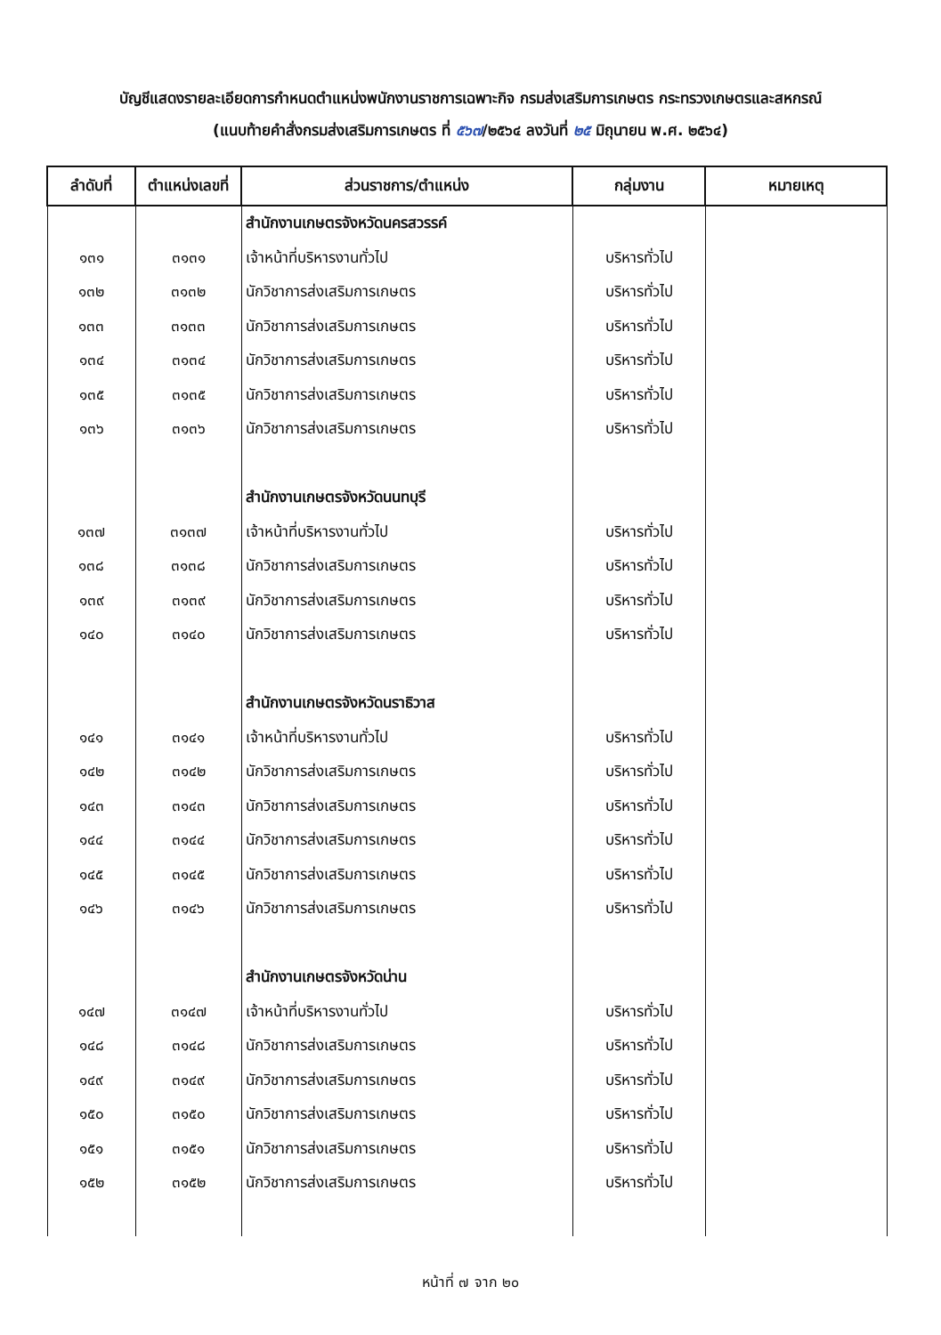บัญชีแสดงรายละเอียดการกำหนดตำแหน่งพนักงานราชการเฉพาะกิจ กรมส่งเสริมการเกษตร กระทรวงเกษตรและสหกรณ์
(แนบท้ายคำสั่งกรมส่งเสริมการเกษตร ที่ ๕๖๗/๒๕๖๔ ลงวันที่ ๒๕ มิถุนายน พ.ศ. ๒๕๖๔)
| ลำดับที่ | ตำแหน่งเลขที่ | ส่วนราชการ/ตำแหน่ง | กลุ่มงาน | หมายเหตุ |
| --- | --- | --- | --- | --- |
| | | สำนักงานเกษตรจังหวัดนครสวรรค์ | | |
| ๑๓๑ | ๓๑๓๑ | เจ้าหน้าที่บริหารงานทั่วไป | บริหารทั่วไป | |
| ๑๓๒ | ๓๑๓๒ | นักวิชาการส่งเสริมการเกษตร | บริหารทั่วไป | |
| ๑๓๓ | ๓๑๓๓ | นักวิชาการส่งเสริมการเกษตร | บริหารทั่วไป | |
| ๑๓๔ | ๓๑๓๔ | นักวิชาการส่งเสริมการเกษตร | บริหารทั่วไป | |
| ๑๓๕ | ๓๑๓๕ | นักวิชาการส่งเสริมการเกษตร | บริหารทั่วไป | |
| ๑๓๖ | ๓๑๓๖ | นักวิชาการส่งเสริมการเกษตร | บริหารทั่วไป | |
| | | สำนักงานเกษตรจังหวัดนนทบุรี | | |
| ๑๓๗ | ๓๑๓๗ | เจ้าหน้าที่บริหารงานทั่วไป | บริหารทั่วไป | |
| ๑๓๘ | ๓๑๓๘ | นักวิชาการส่งเสริมการเกษตร | บริหารทั่วไป | |
| ๑๓๙ | ๓๑๓๙ | นักวิชาการส่งเสริมการเกษตร | บริหารทั่วไป | |
| ๑๔๐ | ๓๑๔๐ | นักวิชาการส่งเสริมการเกษตร | บริหารทั่วไป | |
| | | สำนักงานเกษตรจังหวัดนราธิวาส | | |
| ๑๔๑ | ๓๑๔๑ | เจ้าหน้าที่บริหารงานทั่วไป | บริหารทั่วไป | |
| ๑๔๒ | ๓๑๔๒ | นักวิชาการส่งเสริมการเกษตร | บริหารทั่วไป | |
| ๑๔๓ | ๓๑๔๓ | นักวิชาการส่งเสริมการเกษตร | บริหารทั่วไป | |
| ๑๔๔ | ๓๑๔๔ | นักวิชาการส่งเสริมการเกษตร | บริหารทั่วไป | |
| ๑๔๕ | ๓๑๔๕ | นักวิชาการส่งเสริมการเกษตร | บริหารทั่วไป | |
| ๑๔๖ | ๓๑๔๖ | นักวิชาการส่งเสริมการเกษตร | บริหารทั่วไป | |
| | | สำนักงานเกษตรจังหวัดน่าน | | |
| ๑๔๗ | ๓๑๔๗ | เจ้าหน้าที่บริหารงานทั่วไป | บริหารทั่วไป | |
| ๑๔๘ | ๓๑๔๘ | นักวิชาการส่งเสริมการเกษตร | บริหารทั่วไป | |
| ๑๔๙ | ๓๑๔๙ | นักวิชาการส่งเสริมการเกษตร | บริหารทั่วไป | |
| ๑๕๐ | ๓๑๕๐ | นักวิชาการส่งเสริมการเกษตร | บริหารทั่วไป | |
| ๑๕๑ | ๓๑๕๑ | นักวิชาการส่งเสริมการเกษตร | บริหารทั่วไป | |
| ๑๕๒ | ๓๑๕๒ | นักวิชาการส่งเสริมการเกษตร | บริหารทั่วไป | |
หน้าที่ ๗ จาก ๒๐